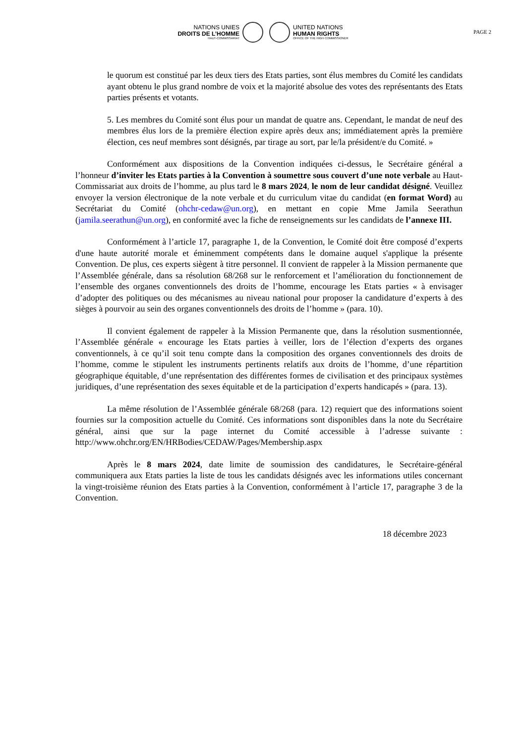NATIONS UNIES
DROITS DE L’HOMME
HAUT-COMMISSARIAT
UNITED NATIONS
HUMAN RIGHTS
OFFICE OF THE HIGH COMMISSIONER
PAGE 2
le quorum est constitué par les deux tiers des Etats parties, sont élus membres du Comité les candidats ayant obtenu le plus grand nombre de voix et la majorité absolue des votes des représentants des Etats parties présents et votants.
5. Les membres du Comité sont élus pour un mandat de quatre ans. Cependant, le mandat de neuf des membres élus lors de la première élection expire après deux ans; immédiatement après la première élection, ces neuf membres sont désignés, par tirage au sort, par le/la président/e du Comité. »
Conformément aux dispositions de la Convention indiquées ci-dessus, le Secrétaire général a l’honneur d’inviter les Etats parties à la Convention à soumettre sous couvert d’une note verbale au Haut-Commissariat aux droits de l’homme, au plus tard le 8 mars 2024, le nom de leur candidat désigné. Veuillez envoyer la version électronique de la note verbale et du curriculum vitae du candidat (en format Word) au Secrétariat du Comité (ohchr-cedaw@un.org), en mettant en copie Mme Jamila Seerathun (jamila.seerathun@un.org), en conformité avec la fiche de renseignements sur les candidats de l’annexe III.
Conformément à l’article 17, paragraphe 1, de la Convention, le Comité doit être composé d’experts d'une haute autorité morale et éminemment compétents dans le domaine auquel s'applique la présente Convention. De plus, ces experts siègent à titre personnel. Il convient de rappeler à la Mission permanente que l’Assemblée générale, dans sa résolution 68/268 sur le renforcement et l’amélioration du fonctionnement de l’ensemble des organes conventionnels des droits de l’homme, encourage les Etats parties « à envisager d’adopter des politiques ou des mécanismes au niveau national pour proposer la candidature d’experts à des sièges à pourvoir au sein des organes conventionnels des droits de l’homme » (para. 10).
Il convient également de rappeler à la Mission Permanente que, dans la résolution susmentionnée, l’Assemblée générale « encourage les Etats parties à veiller, lors de l’élection d’experts des organes conventionnels, à ce qu’il soit tenu compte dans la composition des organes conventionnels des droits de l’homme, comme le stipulent les instruments pertinents relatifs aux droits de l’homme, d’une répartition géographique équitable, d’une représentation des différentes formes de civilisation et des principaux systèmes juridiques, d’une représentation des sexes équitable et de la participation d’experts handicapés » (para. 13).
La même résolution de l’Assemblée générale 68/268 (para. 12) requiert que des informations soient fournies sur la composition actuelle du Comité. Ces informations sont disponibles dans la note du Secrétaire général, ainsi que sur la page internet du Comité accessible à l’adresse suivante : http://www.ohchr.org/EN/HRBodies/CEDAW/Pages/Membership.aspx
Après le 8 mars 2024, date limite de soumission des candidatures, le Secrétaire-général communiquera aux Etats parties la liste de tous les candidats désignés avec les informations utiles concernant la vingt-troisième réunion des Etats parties à la Convention, conformément à l’article 17, paragraphe 3 de la Convention.
18 décembre 2023